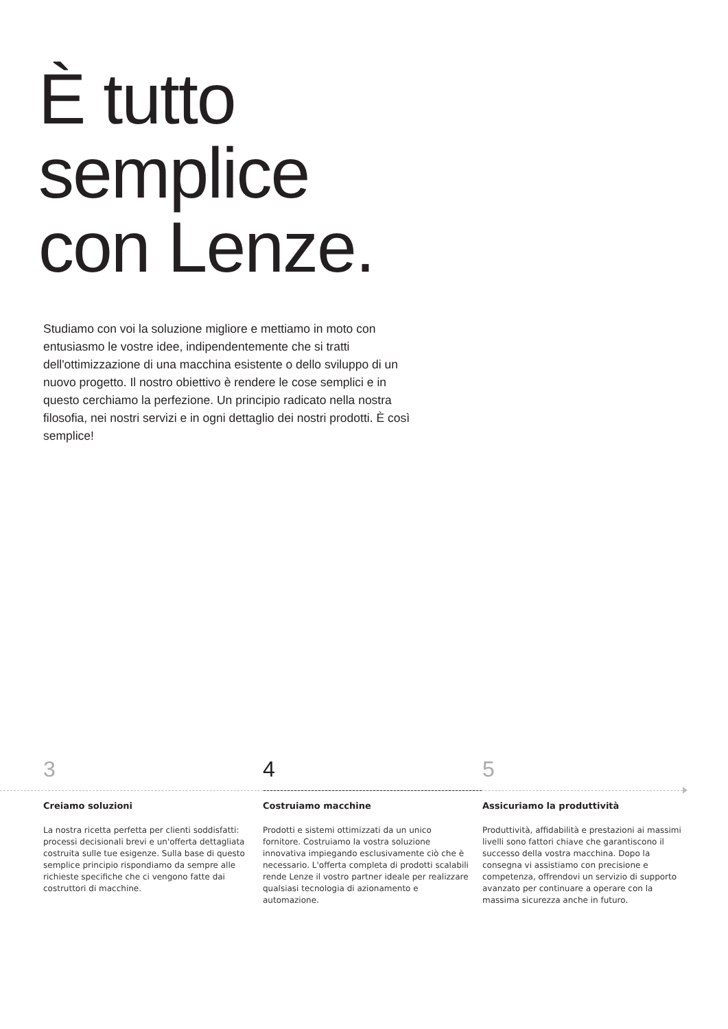È tutto
semplice
con Lenze.
Studiamo con voi la soluzione migliore e mettiamo in moto con entusiasmo le vostre idee, indipendentemente che si tratti dell'ottimizzazione di una macchina esistente o dello sviluppo di un nuovo progetto. Il nostro obiettivo è rendere le cose semplici e in questo cerchiamo la perfezione. Un principio radicato nella nostra filosofia, nei nostri servizi e in ogni dettaglio dei nostri prodotti. È così semplice!
3
Creiamo soluzioni
La nostra ricetta perfetta per clienti soddisfatti: processi decisionali brevi e un'offerta dettagliata costruita sulle tue esigenze. Sulla base di questo semplice principio rispondiamo da sempre alle richieste specifiche che ci vengono fatte dai costruttori di macchine.
4
Costruiamo macchine
Prodotti e sistemi ottimizzati da un unico fornitore. Costruiamo la vostra soluzione innovativa impiegando esclusivamente ciò che è necessario. L'offerta completa di prodotti scalabili rende Lenze il vostro partner ideale per realizzare qualsiasi tecnologia di azionamento e automazione.
5
Assicuriamo la produttività
Produttività, affidabilità e prestazioni ai massimi livelli sono fattori chiave che garantiscono il successo della vostra macchina. Dopo la consegna vi assistiamo con precisione e competenza, offrendovi un servizio di supporto avanzato per continuare a operare con la massima sicurezza anche in futuro.